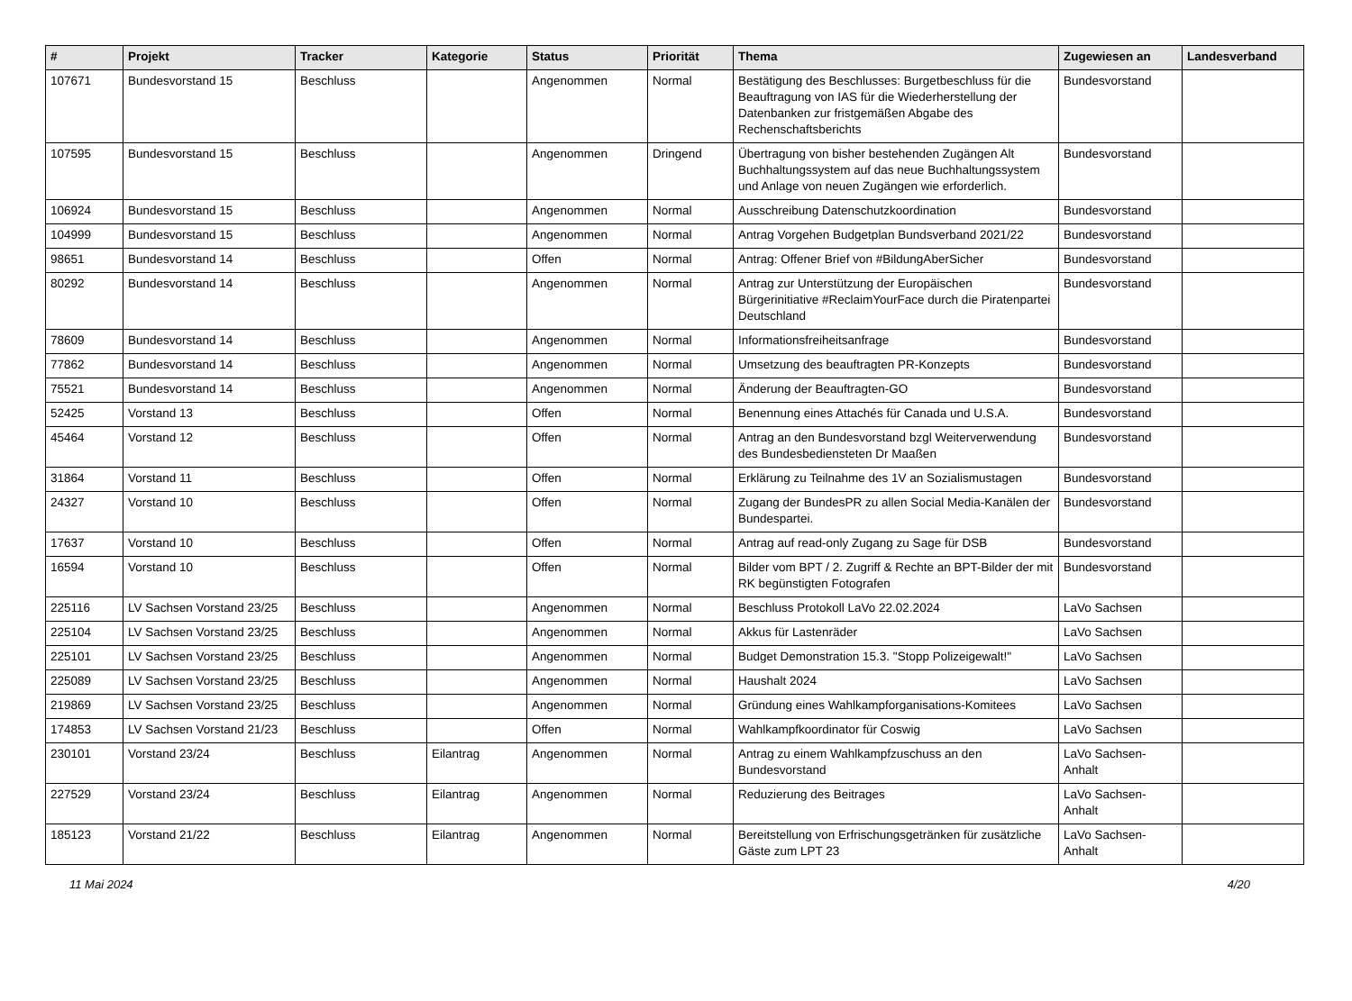| # | Projekt | Tracker | Kategorie | Status | Priorität | Thema | Zugewiesen an | Landesverband |
| --- | --- | --- | --- | --- | --- | --- | --- | --- |
| 107671 | Bundesvorstand 15 | Beschluss | | Angenommen | Normal | Bestätigung des Beschlusses: Burgetbeschluss für die Beauftragung von IAS für die Wiederherstellung der Datenbanken zur fristgemäßen Abgabe des Rechenschaftsberichts | Bundesvorstand | |
| 107595 | Bundesvorstand 15 | Beschluss | | Angenommen | Dringend | Übertragung von bisher bestehenden Zugängen Alt Buchhaltungssystem auf das neue Buchhaltungssystem und Anlage von neuen Zugängen wie erforderlich. | Bundesvorstand | |
| 106924 | Bundesvorstand 15 | Beschluss | | Angenommen | Normal | Ausschreibung Datenschutzkoordination | Bundesvorstand | |
| 104999 | Bundesvorstand 15 | Beschluss | | Angenommen | Normal | Antrag Vorgehen Budgetplan Bundsverband 2021/22 | Bundesvorstand | |
| 98651 | Bundesvorstand 14 | Beschluss | | Offen | Normal | Antrag: Offener Brief von #BildungAberSicher | Bundesvorstand | |
| 80292 | Bundesvorstand 14 | Beschluss | | Angenommen | Normal | Antrag zur Unterstützung der Europäischen Bürgerinitiative #ReclaimYourFace durch die Piratenpartei Deutschland | Bundesvorstand | |
| 78609 | Bundesvorstand 14 | Beschluss | | Angenommen | Normal | Informationsfreiheitsanfrage | Bundesvorstand | |
| 77862 | Bundesvorstand 14 | Beschluss | | Angenommen | Normal | Umsetzung des beauftragten PR-Konzepts | Bundesvorstand | |
| 75521 | Bundesvorstand 14 | Beschluss | | Angenommen | Normal | Änderung der Beauftragten-GO | Bundesvorstand | |
| 52425 | Vorstand 13 | Beschluss | | Offen | Normal | Benennung eines Attachés für Canada und U.S.A. | Bundesvorstand | |
| 45464 | Vorstand 12 | Beschluss | | Offen | Normal | Antrag an den Bundesvorstand bzgl Weiterverwendung des Bundesbediensteten Dr Maaßen | Bundesvorstand | |
| 31864 | Vorstand 11 | Beschluss | | Offen | Normal | Erklärung zu Teilnahme des 1V an Sozialismustagen | Bundesvorstand | |
| 24327 | Vorstand 10 | Beschluss | | Offen | Normal | Zugang der BundesPR zu allen Social Media-Kanälen der Bundespartei. | Bundesvorstand | |
| 17637 | Vorstand 10 | Beschluss | | Offen | Normal | Antrag auf read-only Zugang zu Sage für DSB | Bundesvorstand | |
| 16594 | Vorstand 10 | Beschluss | | Offen | Normal | Bilder vom BPT / 2. Zugriff & Rechte an BPT-Bilder der mit RK begünstigten Fotografen | Bundesvorstand | |
| 225116 | LV Sachsen Vorstand 23/25 | Beschluss | | Angenommen | Normal | Beschluss Protokoll LaVo 22.02.2024 | LaVo Sachsen | |
| 225104 | LV Sachsen Vorstand 23/25 | Beschluss | | Angenommen | Normal | Akkus für Lastenräder | LaVo Sachsen | |
| 225101 | LV Sachsen Vorstand 23/25 | Beschluss | | Angenommen | Normal | Budget Demonstration 15.3. "Stopp Polizeigewalt!" | LaVo Sachsen | |
| 225089 | LV Sachsen Vorstand 23/25 | Beschluss | | Angenommen | Normal | Haushalt 2024 | LaVo Sachsen | |
| 219869 | LV Sachsen Vorstand 23/25 | Beschluss | | Angenommen | Normal | Gründung eines Wahlkampforganisations-Komitees | LaVo Sachsen | |
| 174853 | LV Sachsen Vorstand 21/23 | Beschluss | | Offen | Normal | Wahlkampfkoordinator für Coswig | LaVo Sachsen | |
| 230101 | Vorstand 23/24 | Beschluss | Eilantrag | Angenommen | Normal | Antrag zu einem Wahlkampfzuschuss an den Bundesvorstand | LaVo Sachsen-Anhalt | |
| 227529 | Vorstand 23/24 | Beschluss | Eilantrag | Angenommen | Normal | Reduzierung des Beitrages | LaVo Sachsen-Anhalt | |
| 185123 | Vorstand 21/22 | Beschluss | Eilantrag | Angenommen | Normal | Bereitstellung von Erfrischungsgetränken für zusätzliche Gäste zum LPT 23 | LaVo Sachsen-Anhalt | |
11 Mai 2024 4/20